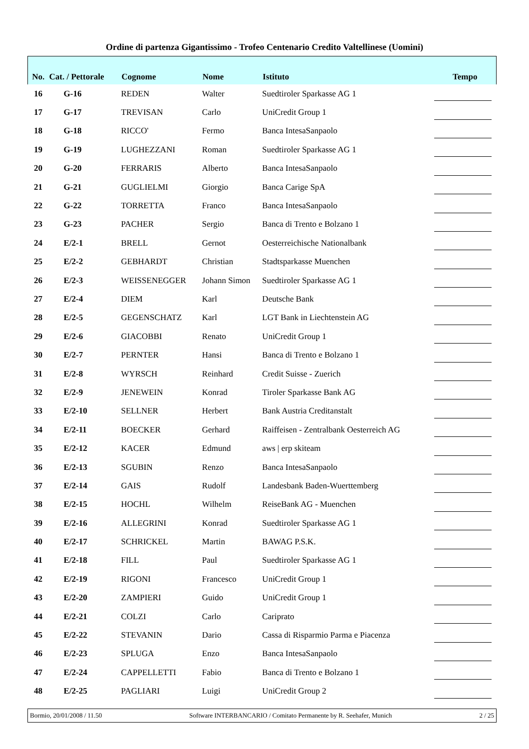Ordine di partenza Gigantissimo - Trofeo Centenario Credito Valtellinese (Uomini)
| No. | Cat. / Pettorale | Cognome | Nome | Istituto | Tempo |
| --- | --- | --- | --- | --- | --- |
| 16 | G-16 | REDEN | Walter | Suedtiroler Sparkasse AG 1 | |
| 17 | G-17 | TREVISAN | Carlo | UniCredit Group 1 | |
| 18 | G-18 | RICCO' | Fermo | Banca IntesaSanpaolo | |
| 19 | G-19 | LUGHEZZANI | Roman | Suedtiroler Sparkasse AG 1 | |
| 20 | G-20 | FERRARIS | Alberto | Banca IntesaSanpaolo | |
| 21 | G-21 | GUGLIELMI | Giorgio | Banca Carige SpA | |
| 22 | G-22 | TORRETTA | Franco | Banca IntesaSanpaolo | |
| 23 | G-23 | PACHER | Sergio | Banca di Trento e Bolzano 1 | |
| 24 | E/2-1 | BRELL | Gernot | Oesterreichische Nationalbank | |
| 25 | E/2-2 | GEBHARDT | Christian | Stadtsparkasse Muenchen | |
| 26 | E/2-3 | WEISSENEGGER | Johann Simon | Suedtiroler Sparkasse AG 1 | |
| 27 | E/2-4 | DIEM | Karl | Deutsche Bank | |
| 28 | E/2-5 | GEGENSCHATZ | Karl | LGT Bank in Liechtenstein AG | |
| 29 | E/2-6 | GIACOBBI | Renato | UniCredit Group 1 | |
| 30 | E/2-7 | PERNTER | Hansi | Banca di Trento e Bolzano 1 | |
| 31 | E/2-8 | WYRSCH | Reinhard | Credit Suisse - Zuerich | |
| 32 | E/2-9 | JENEWEIN | Konrad | Tiroler Sparkasse Bank AG | |
| 33 | E/2-10 | SELLNER | Herbert | Bank Austria Creditanstalt | |
| 34 | E/2-11 | BOECKER | Gerhard | Raiffeisen - Zentralbank Oesterreich AG | |
| 35 | E/2-12 | KACER | Edmund | aws / erp skiteam | |
| 36 | E/2-13 | SGUBIN | Renzo | Banca IntesaSanpaolo | |
| 37 | E/2-14 | GAIS | Rudolf | Landesbank Baden-Wuerttemberg | |
| 38 | E/2-15 | HOCHL | Wilhelm | ReiseBank AG - Muenchen | |
| 39 | E/2-16 | ALLEGRINI | Konrad | Suedtiroler Sparkasse AG 1 | |
| 40 | E/2-17 | SCHRICKEL | Martin | BAWAG P.S.K. | |
| 41 | E/2-18 | FILL | Paul | Suedtiroler Sparkasse AG 1 | |
| 42 | E/2-19 | RIGONI | Francesco | UniCredit Group 1 | |
| 43 | E/2-20 | ZAMPIERI | Guido | UniCredit Group 1 | |
| 44 | E/2-21 | COLZI | Carlo | Cariprato | |
| 45 | E/2-22 | STEVANIN | Dario | Cassa di Risparmio Parma e Piacenza | |
| 46 | E/2-23 | SPLUGA | Enzo | Banca IntesaSanpaolo | |
| 47 | E/2-24 | CAPPELLETTI | Fabio | Banca di Trento e Bolzano 1 | |
| 48 | E/2-25 | PAGLIARI | Luigi | UniCredit Group 2 | |
Bormio, 20/01/2008 / 11.50 Software INTERBANCARIO / Comitato Permanente by R. Seehafer, Munich 2 / 25